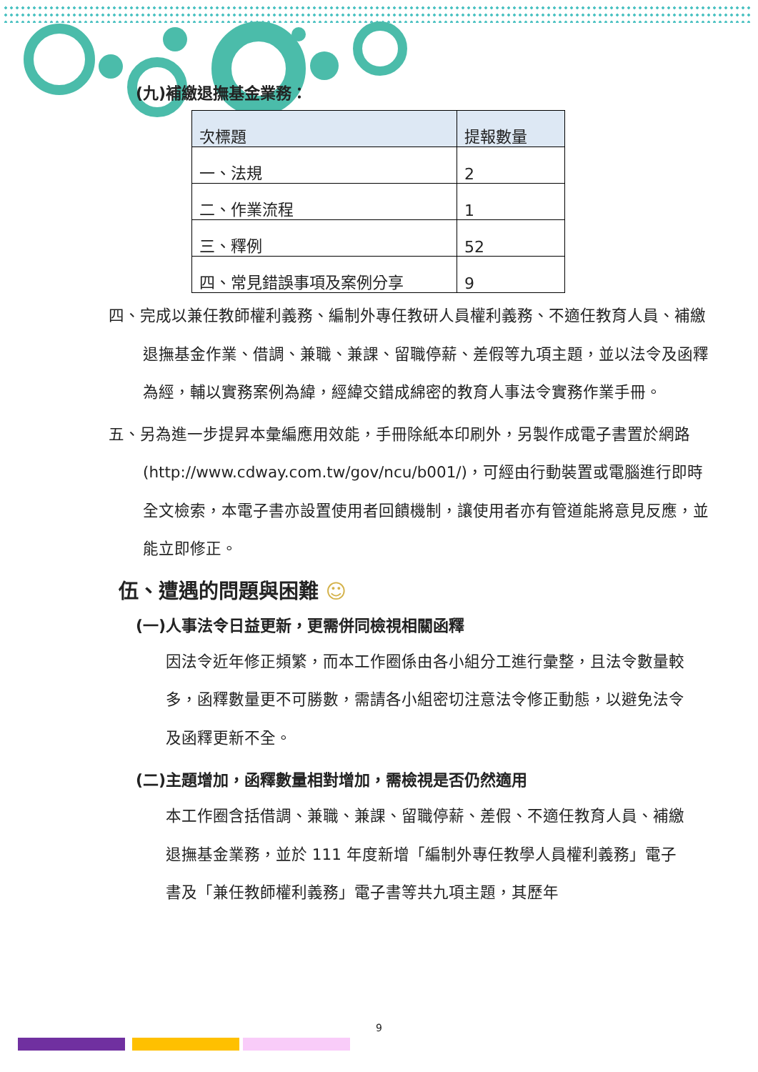(九)補繳退撫基金業務：
| 次標題 | 提報數量 |
| --- | --- |
| 一、法規 | 2 |
| 二、作業流程 | 1 |
| 三、釋例 | 52 |
| 四、常見錯誤事項及案例分享 | 9 |
四、完成以兼任教師權利義務、編制外專任教研人員權利義務、不適任教育人員、補繳退撫基金作業、借調、兼職、兼課、留職停薪、差假等九項主題，並以法令及函釋為經，輔以實務案例為緯，經緯交錯成綿密的教育人事法令實務作業手冊。
五、另為進一步提昇本彙編應用效能，手冊除紙本印刷外，另製作成電子書置於網路(http://www.cdway.com.tw/gov/ncu/b001/)，可經由行動裝置或電腦進行即時全文檢索，本電子書亦設置使用者回饋機制，讓使用者亦有管道能將意見反應，並能立即修正。
伍、遭遇的問題與困難 ☺
(一)人事法令日益更新，更需併同檢視相關函釋
因法令近年修正頻繁，而本工作圈係由各小組分工進行彙整，且法令數量較多，函釋數量更不可勝數，需請各小組密切注意法令修正動態，以避免法令及函釋更新不全。
(二)主題增加，函釋數量相對增加，需檢視是否仍然適用
本工作圈含括借調、兼職、兼課、留職停薪、差假、不適任教育人員、補繳退撫基金業務，並於 111 年度新增「編制外專任教學人員權利義務」電子書及「兼任教師權利義務」電子書等共九項主題，其歷年
9